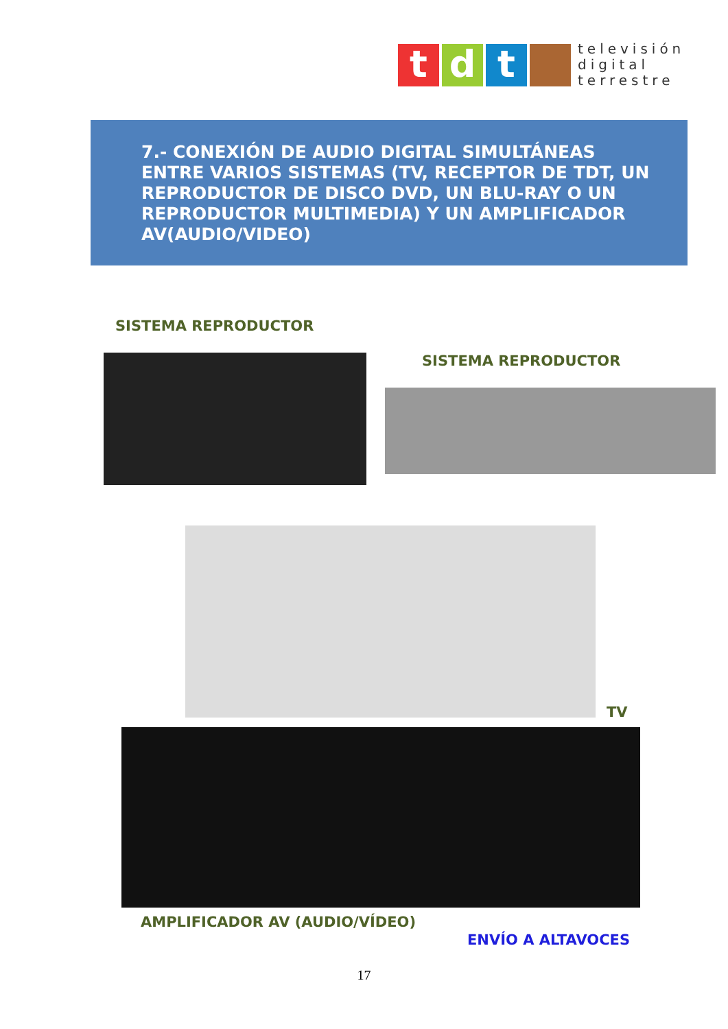t d t
televisión
digital
terrestre
7.- CONEXIÓN DE AUDIO DIGITAL SIMULTÁNEAS ENTRE VARIOS SISTEMAS (TV, RECEPTOR DE TDT, UN REPRODUCTOR DE DISCO DVD, UN BLU-RAY O UN REPRODUCTOR MULTIMEDIA) Y UN AMPLIFICADOR AV(AUDIO/VIDEO)
SISTEMA REPRODUCTOR
SISTEMA REPRODUCTOR
TV
AMPLIFICADOR AV (AUDIO/VÍDEO)
ENVÍO A ALTAVOCES
17